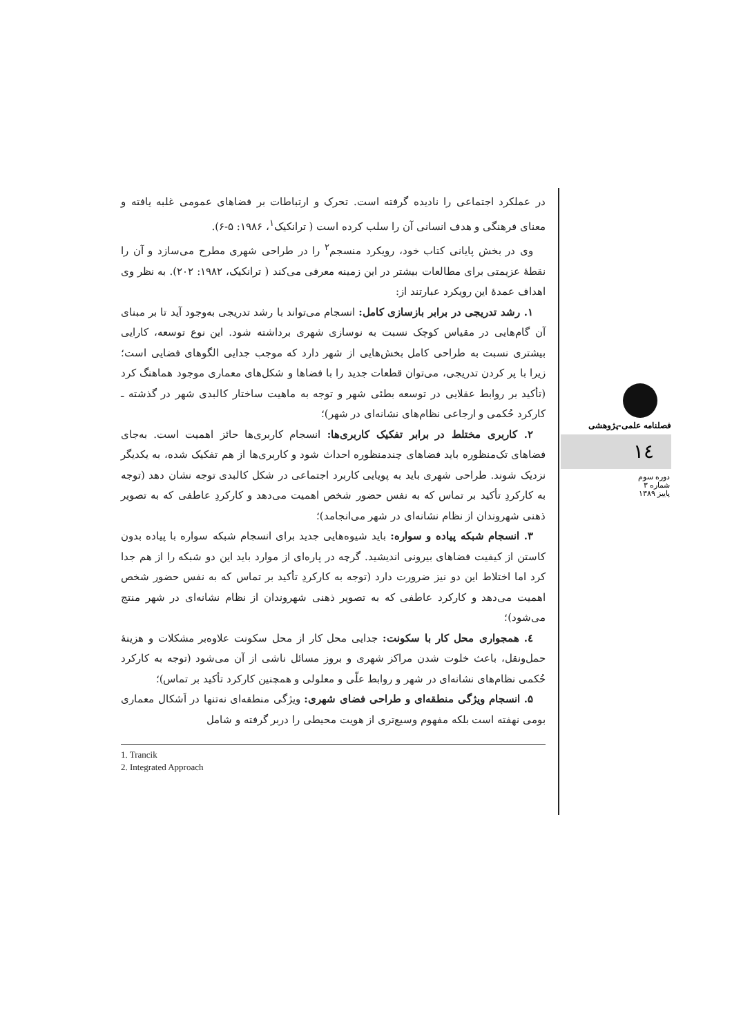در عملکرد اجتماعی را نادیده گرفته است. تحرک و ارتباطات بر فضاهای عمومی غلبه یافته و معنای فرهنگی و هدف انسانی آن را سلب کرده است ( ترانکیک<sup>۱</sup>، ۱۹۸۶: ۵-۶).
وی در بخش پایانی کتاب خود، رویکرد منسجم<sup>۲</sup> را در طراحی شهری مطرح می‌سازد و آن را نقطهٔ عزیمتی برای مطالعات بیشتر در این زمینه معرفی می‌کند ( ترانکیک، ۱۹۸۲: ۲۰۲). به نظر وی اهداف عمدهٔ این رویکرد عبارتند از:
۱. رشد تدریجی در برابر بازسازی کامل: انسجام می‌تواند با رشد تدریجی به‌وجود آید تا بر مبنای آن گام‌هایی در مقیاس کوچک نسبت به نوسازی شهری برداشته شود. این نوع توسعه، کارایی بیشتری نسبت به طراحی کامل بخش‌هایی از شهر دارد که موجب جدایی الگوهای فضایی است؛ زیرا با پر کردن تدریجی، می‌توان قطعات جدید را با فضاها و شکل‌های معماری موجود هماهنگ کرد (تأکید بر روابط عقلایی در توسعه بطئی شهر و توجه به ماهیت ساختار کالبدی شهر در گذشته ـ کارکرد حُکمی و ارجاعی نظام‌های نشانه‌ای در شهر)؛
۲. کاربری مختلط در برابر تفکیک کاربری‌ها: انسجام کاربری‌ها حائز اهمیت است. به‌جای فضاهای تک‌منظوره باید فضاهای چندمنظوره احداث شود و کاربری‌ها از هم تفکیک شده، به یکدیگر نزدیک شوند. طراحی شهری باید به پویایی کاربرد اجتماعی در شکل کالبدی توجه نشان دهد (توجه به کارکردِ تأکید بر تماس که به نفس حضور شخص اهمیت می‌دهد و کارکردِ عاطفی که به تصویر ذهنی شهروندان از نظام نشانه‌ای در شهر می‌انجامد)؛
۳. انسجام شبکه پیاده و سواره: باید شیوه‌هایی جدید برای انسجام شبکه سواره با پیاده بدون کاستن از کیفیت فضاهای بیرونی اندیشید. گرچه در پاره‌ای از موارد باید این دو شبکه را از هم جدا کرد اما اختلاط این دو نیز ضرورت دارد (توجه به کارکردِ تأکید بر تماس که به نفس حضور شخص اهمیت می‌دهد و کارکرد عاطفی که به تصویر ذهنی شهروندان از نظام نشانه‌ای در شهر منتج می‌شود)؛
٤. همجواری محل کار با سکونت: جدایی محل کار از محل سکونت علاوه‌بر مشکلات و هزینهٔ حمل‌ونقل، باعث خلوت شدن مراکز شهری و بروز مسائل ناشی از آن می‌شود (توجه به کارکرد حُکمی نظام‌های نشانه‌ای در شهر و روابط علّی و معلولی و همچنین کارکرد تأکید بر تماس)؛
۵. انسجام ویژگی منطقه‌ای و طراحی فضای شهری: ویژگی منطقه‌ای نه‌تنها در اَشکال معماری بومی نهفته است بلکه مفهوم وسیع‌تری از هویت محیطی را دربر گرفته و شامل
1. Trancik
2. Integrated Approach
فصلنامه علمی-پژوهشی
۱٤
دوره سوم
شماره ۳
پاییز ۱۳۸۹